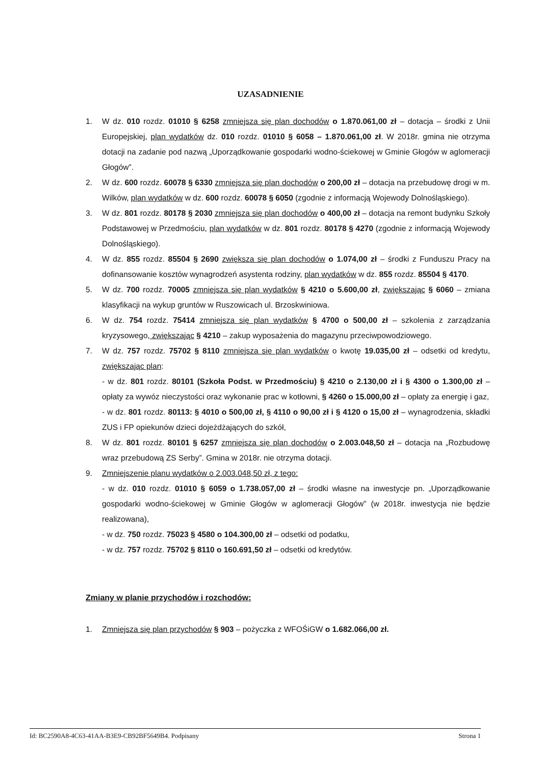UZASADNIENIE
1. W dz. 010 rozdz. 01010 § 6258 zmniejsza się plan dochodów o 1.870.061,00 zł – dotacja – środki z Unii Europejskiej, plan wydatków dz. 010 rozdz. 01010 § 6058 – 1.870.061,00 zł. W 2018r. gmina nie otrzyma dotacji na zadanie pod nazwą „Uporządkowanie gospodarki wodno-ściekowej w Gminie Głogów w aglomeracji Głogów”.
2. W dz. 600 rozdz. 60078 § 6330 zmniejsza się plan dochodów o 200,00 zł – dotacja na przebudowę drogi w m. Wilków, plan wydatków w dz. 600 rozdz. 60078 § 6050 (zgodnie z informacją Wojewody Dolnośląskiego).
3. W dz. 801 rozdz. 80178 § 2030 zmniejsza się plan dochodów o 400,00 zł – dotacja na remont budynku Szkoły Podstawowej w Przedmościu, plan wydatków w dz. 801 rozdz. 80178 § 4270 (zgodnie z informacją Wojewody Dolnośląskiego).
4. W dz. 855 rozdz. 85504 § 2690 zwiększa się plan dochodów o 1.074,00 zł – środki z Funduszu Pracy na dofinansowanie kosztów wynagrodzeń asystenta rodziny, plan wydatków w dz. 855 rozdz. 85504 § 4170.
5. W dz. 700 rozdz. 70005 zmniejsza się plan wydatków § 4210 o 5.600,00 zł, zwiększając § 6060 – zmiana klasyfikacji na wykup gruntów w Ruszowicach ul. Brzoskwiniowa.
6. W dz. 754 rozdz. 75414 zmniejsza się plan wydatków § 4700 o 500,00 zł – szkolenia z zarządzania kryzysowego, zwiększając § 4210 – zakup wyposażenia do magazynu przeciwpowodziowego.
7. W dz. 757 rozdz. 75702 § 8110 zmniejsza się plan wydatków o kwotę 19.035,00 zł – odsetki od kredytu, zwiększając plan:
- w dz. 801 rozdz. 80101 (Szkoła Podst. w Przedmościu) § 4210 o 2.130,00 zł i § 4300 o 1.300,00 zł – opłaty za wywóz nieczystości oraz wykonanie prac w kotłowni, § 4260 o 15.000,00 zł – opłaty za energię i gaz,
- w dz. 801 rozdz. 80113: § 4010 o 500,00 zł, § 4110 o 90,00 zł i § 4120 o 15,00 zł – wynagrodzenia, składki ZUS i FP opiekunów dzieci dojeżdżających do szkół,
8. W dz. 801 rozdz. 80101 § 6257 zmniejsza się plan dochodów o 2.003.048,50 zł – dotacja na „Rozbudowę wraz przebudową ZS Serby”. Gmina w 2018r. nie otrzyma dotacji.
9. Zmniejszenie planu wydatków o 2.003.048,50 zł, z tego:
- w dz. 010 rozdz. 01010 § 6059 o 1.738.057,00 zł – środki własne na inwestycje pn. „Uporządkowanie gospodarki wodno-ściekowej w Gminie Głogów w aglomeracji Głogów” (w 2018r. inwestycja nie będzie realizowana),
- w dz. 750 rozdz. 75023 § 4580 o 104.300,00 zł – odsetki od podatku,
- w dz. 757 rozdz. 75702 § 8110 o 160.691,50 zł – odsetki od kredytów.
Zmiany w planie przychodów i rozchodów:
1. Zmniejsza się plan przychodów § 903 – pożyczka z WFOŚiGW o 1.682.066,00 zł.
Id: BC2590A8-4C63-41AA-B3E9-CB92BF5649B4. Podpisany Strona 1